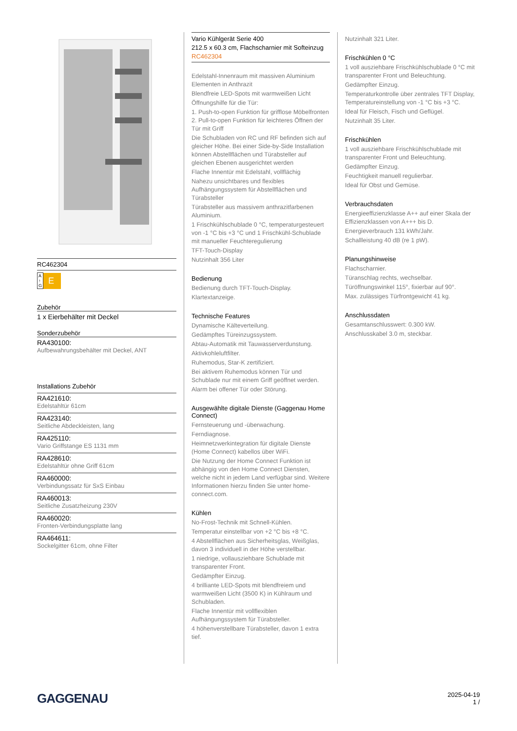RC462304
A
↑
G E
Zubehör
1 x Eierbehälter mit Deckel
Sonderzubehör
RA430100:
Aufbewahrungsbehälter mit Deckel, ANT
Installations Zubehör
RA421610:
Edelstahltür 61cm
RA423140:
Seitliche Abdeckleisten, lang
RA425110:
Vario Griffstange ES 1131 mm
RA428610:
Edelstahltür ohne Griff 61cm
RA460000:
Verbindungssatz für SxS Einbau
RA460013:
Seitliche Zusatzheizung 230V
RA460020:
Fronten-Verbindungsplatte lang
RA464611:
Sockelgitter 61cm, ohne Filter
Vario Kühlgerät Serie 400
212.5 x 60.3 cm, Flachscharnier mit Softeinzug
RC462304
Edelstahl-Innenraum mit massiven Aluminium Elementen in Anthrazit
Blendfreie LED-Spots mit warmweißen Licht
Öffnungshilfe für die Tür:
1. Push-to-open Funktion für grifflose Möbelfronten 2. Pull-to-open Funktion für leichteres Öffnen der Tür mit Griff
Die Schubladen von RC und RF befinden sich auf gleicher Höhe. Bei einer Side-by-Side Installation können Abstellflächen und Türabsteller auf gleichen Ebenen ausgerichtet werden
Flache Innentür mit Edelstahl, vollflächig
Nahezu unsichtbares und flexibles Aufhängungssystem für Abstellflächen und Türabsteller
Türabsteller aus massivem anthrazitfarbenen Aluminium.
1 Frischkühlschublade 0 °C, temperaturgesteuert von -1 °C bis +3 °C und 1 Frischkühl-Schublade mit manueller Feuchteregulierung
TFT-Touch-Display
Nutzinhalt 356 Liter
Bedienung
Bedienung durch TFT-Touch-Display.
Klartextanzeige.
Technische Features
Dynamische Kälteverteilung.
Gedämpftes Türeinzugssystem.
Abtau-Automatik mit Tauwasserverdunstung.
Aktivkohleluftfilter.
Ruhemodus, Star-K zertifiziert.
Bei aktivem Ruhemodus können Tür und Schublade nur mit einem Griff geöffnet werden.
Alarm bei offener Tür oder Störung.
Ausgewählte digitale Dienste (Gaggenau Home Connect)
Fernsteuerung und -überwachung.
Ferndiagnose.
Heimnetzwerkintegration für digitale Dienste (Home Connect) kabellos über WiFi.
Die Nutzung der Home Connect Funktion ist abhängig von den Home Connect Diensten, welche nicht in jedem Land verfügbar sind. Weitere Informationen hierzu finden Sie unter home-connect.com.
Kühlen
No-Frost-Technik mit Schnell-Kühlen.
Temperatur einstellbar von +2 °C bis +8 °C.
4 Abstellflächen aus Sicherheitsglas, Weißglas, davon 3 individuell in der Höhe verstellbar.
1 niedrige, vollausziehbare Schublade mit transparenter Front.
Gedämpfter Einzug.
4 brilliante LED-Spots mit blendfreiem und warmweißen Licht (3500 K) in Kühlraum und Schubladen.
Flache Innentür mit vollflexiblen Aufhängungssystem für Türabsteller.
4 höhenverstellbare Türabsteller, davon 1 extra tief.
Nutzinhalt 321 Liter.
Frischkühlen 0 °C
1 voll ausziehbare Frischkühlschublade 0 °C mit transparenter Front und Beleuchtung.
Gedämpfter Einzug.
Temperaturkontrolle über zentrales TFT Display, Temperatureinstellung von -1 °C bis +3 °C.
Ideal für Fleisch, Fisch und Geflügel.
Nutzinhalt 35 Liter.
Frischkühlen
1 voll ausziehbare Frischkühlschublade mit transparenter Front und Beleuchtung.
Gedämpfter Einzug.
Feuchtigkeit manuell regulierbar.
Ideal für Obst und Gemüse.
Verbrauchsdaten
Energieeffizienzklasse A++ auf einer Skala der Effizienzklassen von A+++ bis D.
Energieverbrauch 131 kWh/Jahr.
Schallleistung 40 dB (re 1 pW).
Planungshinweise
Flachscharnier.
Türanschlag rechts, wechselbar.
Türöffnungswinkel 115°, fixierbar auf 90°.
Max. zulässiges Türfrontgewicht 41 kg.
Anschlussdaten
Gesamtanschlusswert: 0.300 kW.
Anschlusskabel 3.0 m, steckbar.
GAGGENAU
2025-04-19
1 /